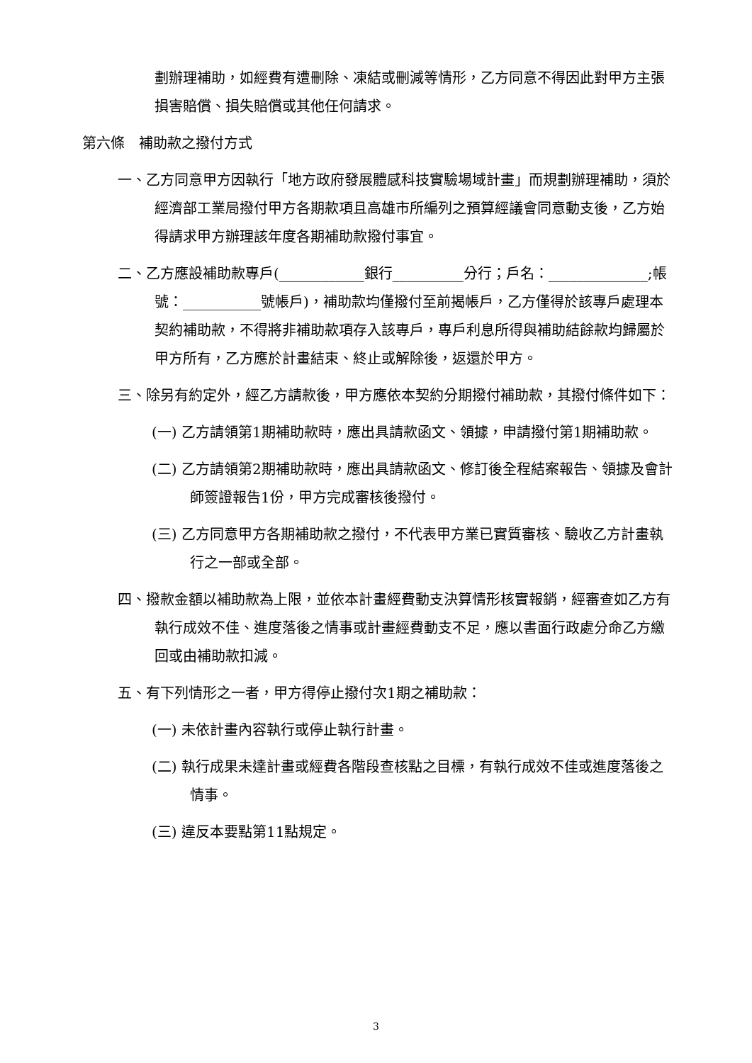劃辦理補助，如經費有遭刪除、凍結或刪減等情形，乙方同意不得因此對甲方主張損害賠償、損失賠償或其他任何請求。
第六條　補助款之撥付方式
一、乙方同意甲方因執行「地方政府發展體感科技實驗場域計畫」而規劃辦理補助，須於經濟部工業局撥付甲方各期款項且高雄市所編列之預算經議會同意動支後，乙方始得請求甲方辦理該年度各期補助款撥付事宜。
二、乙方應設補助款專戶(____________銀行__________分行；戶名：______________;帳號：___________號帳戶)，補助款均僅撥付至前揭帳戶，乙方僅得於該專戶處理本契約補助款，不得將非補助款項存入該專戶，專戶利息所得與補助結餘款均歸屬於甲方所有，乙方應於計畫結束、終止或解除後，返還於甲方。
三、除另有約定外，經乙方請款後，甲方應依本契約分期撥付補助款，其撥付條件如下：
(一) 乙方請領第1期補助款時，應出具請款函文、領據，申請撥付第1期補助款。
(二) 乙方請領第2期補助款時，應出具請款函文、修訂後全程結案報告、領據及會計師簽證報告1份，甲方完成審核後撥付。
(三) 乙方同意甲方各期補助款之撥付，不代表甲方業已實質審核、驗收乙方計畫執行之一部或全部。
四、撥款金額以補助款為上限，並依本計畫經費動支決算情形核實報銷，經審查如乙方有執行成效不佳、進度落後之情事或計畫經費動支不足，應以書面行政處分命乙方繳回或由補助款扣減。
五、有下列情形之一者，甲方得停止撥付次1期之補助款：
(一) 未依計畫內容執行或停止執行計畫。
(二) 執行成果未達計畫或經費各階段查核點之目標，有執行成效不佳或進度落後之情事。
(三) 違反本要點第11點規定。
3